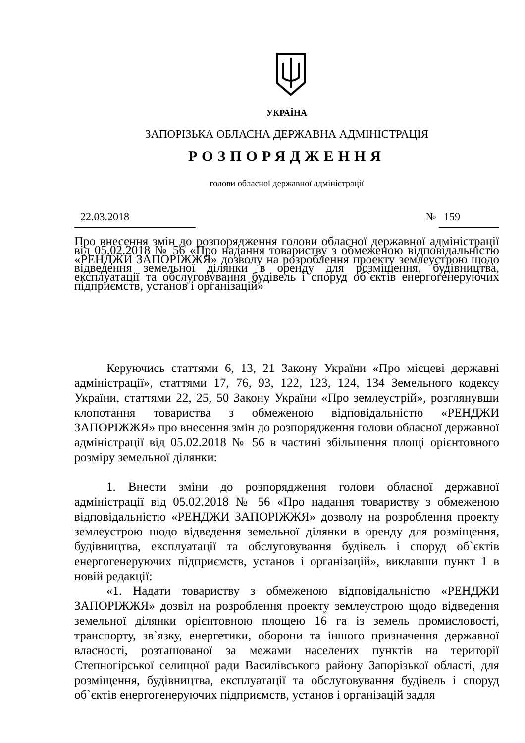УКРАЇНА
ЗАПОРІЗЬКА ОБЛАСНА ДЕРЖАВНА АДМІНІСТРАЦІЯ
РОЗПОРЯДЖЕННЯ
голови обласної державної адміністрації
22.03.2018 № 159
Про внесення змін до розпорядження голови обласної державної адміністрації від 05.02.2018 № 56 «Про надання товариству з обмеженою відповідальністю «РЕНДЖИ ЗАПОРІЖЖЯ» дозволу на розроблення проекту землеустрою щодо відведення земельної ділянки в оренду для розміщення, будівництва, експлуатації та обслуговування будівель і споруд об`єктів енергогенеруючих підприємств, установ і організацій»
Керуючись статтями 6, 13, 21 Закону України «Про місцеві державні адміністрації», статтями 17, 76, 93, 122, 123, 124, 134 Земельного кодексу України, статтями 22, 25, 50 Закону України «Про землеустрій», розглянувши клопотання товариства з обмеженою відповідальністю «РЕНДЖИ ЗАПОРІЖЖЯ» про внесення змін до розпорядження голови обласної державної адміністрації від 05.02.2018 № 56 в частині збільшення площі орієнтовного розміру земельної ділянки:
1. Внести зміни до розпорядження голови обласної державної адміністрації від 05.02.2018 № 56 «Про надання товариству з обмеженою відповідальністю «РЕНДЖИ ЗАПОРІЖЖЯ» дозволу на розроблення проекту землеустрою щодо відведення земельної ділянки в оренду для розміщення, будівництва, експлуатації та обслуговування будівель і споруд об`єктів енергогенеруючих підприємств, установ і організацій», виклавши пункт 1 в новій редакції:
«1. Надати товариству з обмеженою відповідальністю «РЕНДЖИ ЗАПОРІЖЖЯ» дозвіл на розроблення проекту землеустрою щодо відведення земельної ділянки орієнтовною площею 16 га із земель промисловості, транспорту, зв`язку, енергетики, оборони та іншого призначення державної власності, розташованої за межами населених пунктів на території Степногірської селищної ради Василівського району Запорізької області, для розміщення, будівництва, експлуатації та обслуговування будівель і споруд об`єктів енергогенеруючих підприємств, установ і організацій задля